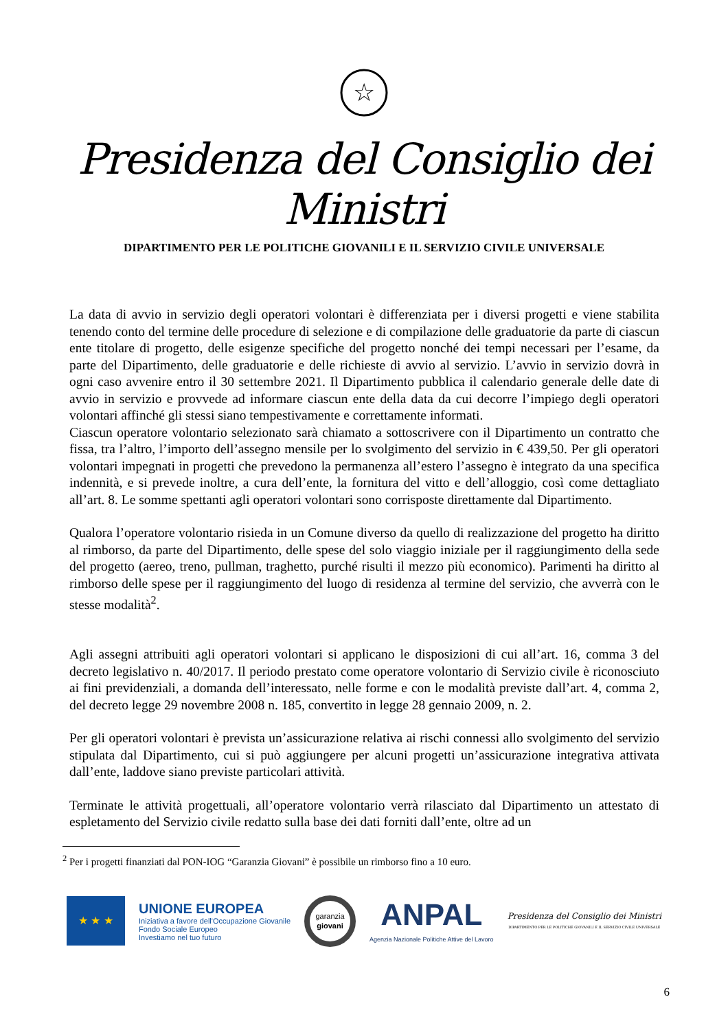☆
Presidenza del Consiglio dei Ministri
DIPARTIMENTO PER LE POLITICHE GIOVANILI E IL SERVIZIO CIVILE UNIVERSALE
La data di avvio in servizio degli operatori volontari è differenziata per i diversi progetti e viene stabilita tenendo conto del termine delle procedure di selezione e di compilazione delle graduatorie da parte di ciascun ente titolare di progetto, delle esigenze specifiche del progetto nonché dei tempi necessari per l’esame, da parte del Dipartimento, delle graduatorie e delle richieste di avvio al servizio. L’avvio in servizio dovrà in ogni caso avvenire entro il 30 settembre 2021. Il Dipartimento pubblica il calendario generale delle date di avvio in servizio e provvede ad informare ciascun ente della data da cui decorre l’impiego degli operatori volontari affinché gli stessi siano tempestivamente e correttamente informati.
Ciascun operatore volontario selezionato sarà chiamato a sottoscrivere con il Dipartimento un contratto che fissa, tra l’altro, l’importo dell’assegno mensile per lo svolgimento del servizio in € 439,50. Per gli operatori volontari impegnati in progetti che prevedono la permanenza all’estero l’assegno è integrato da una specifica indennità, e si prevede inoltre, a cura dell’ente, la fornitura del vitto e dell’alloggio, così come dettagliato all’art. 8. Le somme spettanti agli operatori volontari sono corrisposte direttamente dal Dipartimento.
Qualora l’operatore volontario risieda in un Comune diverso da quello di realizzazione del progetto ha diritto al rimborso, da parte del Dipartimento, delle spese del solo viaggio iniziale per il raggiungimento della sede del progetto (aereo, treno, pullman, traghetto, purché risulti il mezzo più economico). Parimenti ha diritto al rimborso delle spese per il raggiungimento del luogo di residenza al termine del servizio, che avverrà con le stesse modalità<sup>2</sup>.
Agli assegni attribuiti agli operatori volontari si applicano le disposizioni di cui all’art. 16, comma 3 del decreto legislativo n. 40/2017. Il periodo prestato come operatore volontario di Servizio civile è riconosciuto ai fini previdenziali, a domanda dell’interessato, nelle forme e con le modalità previste dall’art. 4, comma 2, del decreto legge 29 novembre 2008 n. 185, convertito in legge 28 gennaio 2009, n. 2.
Per gli operatori volontari è prevista un’assicurazione relativa ai rischi connessi allo svolgimento del servizio stipulata dal Dipartimento, cui si può aggiungere per alcuni progetti un’assicurazione integrativa attivata dall’ente, laddove siano previste particolari attività.
Terminate le attività progettuali, all’operatore volontario verrà rilasciato dal Dipartimento un attestato di espletamento del Servizio civile redatto sulla base dei dati forniti dall’ente, oltre ad un
<sup>2</sup> Per i progetti finanziati dal PON-IOG “Garanzia Giovani” è possibile un rimborso fino a 10 euro.
★ ★ ★
UNIONE EUROPEA
Iniziativa a favore dell'Occupazione Giovanile
Fondo Sociale Europeo
Investiamo nel tuo futuro
garanzia
giovani
ANPAL
Agenzia Nazionale Politiche Attive del Lavoro
Presidenza del Consiglio dei Ministri
DIPARTIMENTO PER LE POLITICHE GIOVANILI E IL SERVIZIO CIVILE UNIVERSALE
6